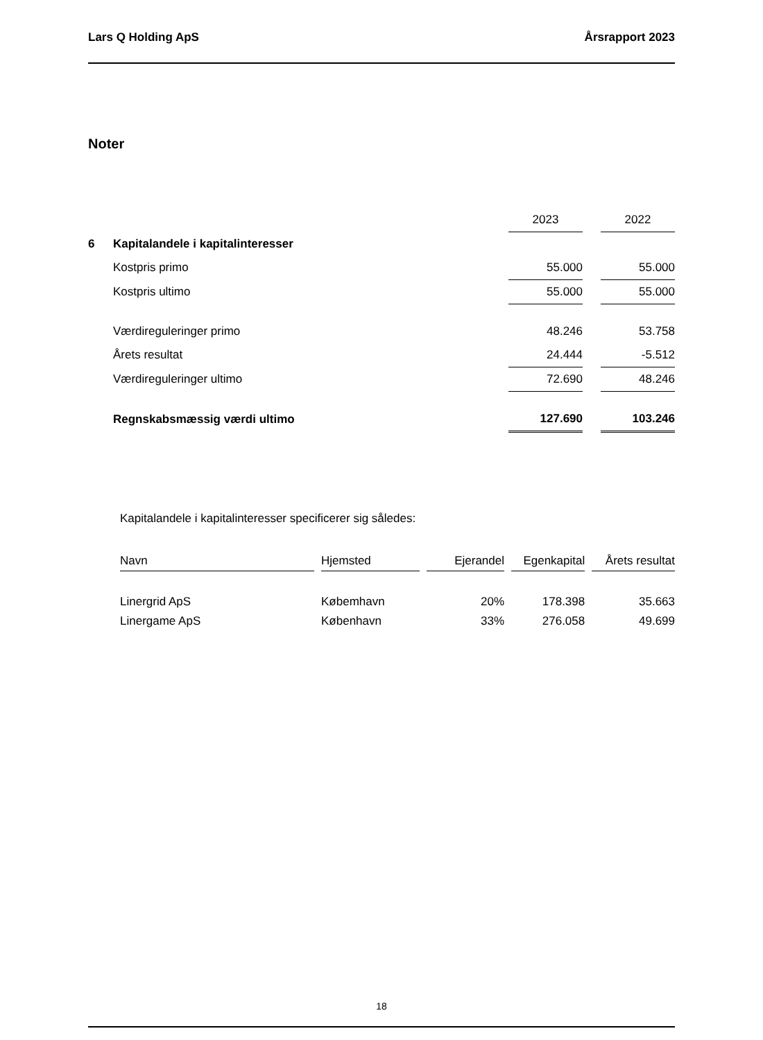Lars Q Holding ApS Årsrapport 2023
Noter
| | | 2023 | | 2022 |
| 6 | Kapitalandele i kapitalinteresser | | | |
| | Kostpris primo | 55.000 | | 55.000 |
| | Kostpris ultimo | 55.000 | | 55.000 |
| | Værdireguleringer primo | 48.246 | | 53.758 |
| | Årets resultat | 24.444 | | -5.512 |
| | Værdireguleringer ultimo | 72.690 | | 48.246 |
| | Regnskabsmæssig værdi ultimo | 127.690 | | 103.246 |
Kapitalandele i kapitalinteresser specificerer sig således:
| Navn | | Hjemsted | | Ejerandel | | Egenkapital | | Årets resultat |
| --- | --- | --- | --- | --- | --- | --- | --- | --- |
| Linergrid ApS | | Købemhavn | | 20% | | 178.398 | | 35.663 |
| Linergame ApS | | København | | 33% | | 276.058 | | 49.699 |
18